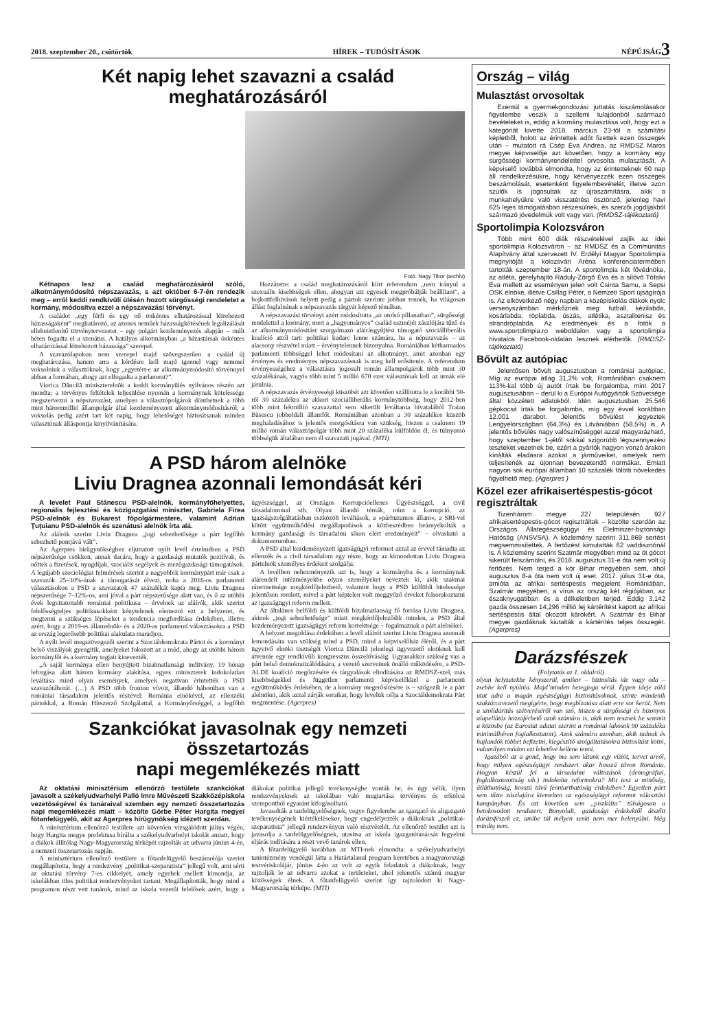2018. szeptember 20., csütörtök HÍREK – TUDÓSÍTÁSOK NÉPÚJSÁG 3
Két napig lehet szavazni a család meghatározásáról
Fotó: Nagy Tibor (archív)
Kétnapos lesz a család meghatározásáról szóló, alkotmánymódosító népszavazás, s azt október 6-7-én rendezik meg – erről keddi rendkívüli ülésén hozott sürgősségi rendeletet a kormány, módosítva ezzel a népszavazási törvényt.
A családot „egy férfi és egy nő önkéntes elhatározással létrehozott házasságaként” meghatározó, az azonos neműek házasságkötésének legalizálását ellehetetlenítő törvénytervezetet – egy polgári kezdeményezés alapján – múlt héten fogadta el a szenátus. A hatályos alkotmányban „a házastársak önkéntes elhatározással létrehozott házassága” szerepel.
A szavazólapokon nem szerepel majd szövegszerűen a család új meghatározása, hanem arra a kérdésre kell majd igennel vagy nemmel voksolniuk a választóknak, hogy „egyetért-e az alkotmánymódosító törvénnyel abban a formában, ahogy azt elfogadta a parlament?”.
Viorica Dăncilă miniszterelnök a keddi kormányülés nyilvános részén azt mondta: a törvényes feltételek teljesülése nyomán a kormánynak kötelessége megszervezni a népszavazást, amelyen a választópolgárok dönthetnek a több mint hárommillió állampolgár által kezdeményezett alkotmánymódosításról, a voksolás pedig azért tart két napig, hogy lehetőséget biztosítsanak minden választónak álláspontja kinyilvánítására.
Hozzátette: a család meghatározásáról kiírt referendum „nem irányul a szexuális kisebbségek ellen, ahogyan azt egyesek megpróbálják beállítani”, a bojkottfelhívások helyett pedig a pártok szerinte jobban tennék, ha világosan állást foglalnának a népszavazás tárgyát képező témában.
A népszavazási törvényt azért módosította „az utolsó pillanatban”, sürgősségi rendelettel a kormány, mert a „hagyományos” család eszméjét zászlójára tűző és az alkotmánymódosítást szorgalmazó aláírásgyűjtést támogató szociálliberális koalíció attól tart: politikai kudarc lenne számára, ha a népszavazás – az alacsony részvétel miatt – érvénytelennek bizonyulna. Romániában kétharmados parlamenti többséggel lehet módosítani az alkotmányt, amit azonban egy érvényes és eredményes népszavazásnak is meg kell erősítenie. A referendum érvényességéhez a választásra jogosult román állampolgárok több mint 30 százalékának, vagyis több mint 5 millió 670 ezer választónak kell az urnák elé járulnia.
A népszavazás érvényességi küszöbét azt követően szállította le a korábbi 50-ről 30 százalékra az akkori szociálliberális kormánytöbbség, hogy 2012-ben több mint hétmillió szavazattal sem sikerült leváltania hivatalából Traian Băsescu jobboldali államfőt. Romániában azonban a 30 százalékos küszöb meghaladásához is jelentős mozgósításra van szükség, hiszen a csaknem 19 millió román választópolgár több mint 20 százaléka külföldön él, és túlnyomó többségük általában nem él szavazati jogával. (MTI)
A PSD három alelnöke
Liviu Dragnea azonnali lemondását kéri
A levelet Paul Stănescu PSD-alelnök, kormányfőhelyettes, regionális fejlesztési és közigazgatási miniszter, Gabriela Firea PSD-alelnök és Bukarest főpolgármestere, valamint Adrian Ţuţuianu PSD-alelnök és szenátusi alelnök írta alá.
Az aláírók szerint Liviu Dragnea „jogi sebezhetősége a párt legfőbb sebezhető pontjává vált”.
Az Agerpres hírügynökséghez eljuttatott nyílt levél értelmében a PSD népszerűsége csökken, annak dacára, hogy a gazdasági mutatók pozitívak, és nőttek a fizetések, nyugdíjak, szociális segélyek és mezőgazdasági támogatások. A legújabb szociológiai felmérések szerint a nagyobbik kormánypárt már csak a szavazók 25–30%-ának a támogatását élvezi, noha a 2016-os parlamenti választásokon a PSD a szavazatok 47 százalékát kapta meg. Liviu Dragnea népszerűsége 7–12%-os, ami jóval a párt népszerűsége alatt van, és ő az utóbbi évek legvitatottabb romániai politikusa – érvelnek az aláírók, akik szerint felelősségteljes politikusokként kénytelenek elemezni ezt a helyzetet, és megtenni a szükséges lépéseket a tendencia megfordítása érdekében, illetve azért, hogy a 2019-es államelnök- és a 2020-as parlamenti választásokra a PSD az ország legerősebb politikai alakulata maradjon.
A nyílt levél megszövegezői szerint a Szociáldemokrata Pártot és a kormányt belső viszályok gyengítik, amelyeket fokozott az a mód, ahogy az utóbbi három kormányfőt és a kormány tagjait kinevezték.
„A saját kormánya ellen benyújtott bizalmatlansági indítvány, 19 hónap leforgása alatt három kormány alakítása, egyes miniszterek indokolatlan leváltása mind olyan események, amelyek negatívan érintették a PSD szavazótáborát. (…) A PSD több fronton vívott, állandó háborúban van a romániai társadalom jelentős részével: Románia elnökével, az ellenzéki pártokkal, a Román Hírszerző Szolgálattal, a Kormányőrséggel, a legfőbb ügyészséggel, az Országos Korrupcióellenes Ügyészséggel, a civil társadalommal stb. Olyan állandó témák, mint a korrupció, az igazságszolgáltatásban eszközölt leváltások, a »párhuzamos állam«, a SRI-vel kötött együttműködési megállapodások a közbeszédben beárnyékolták a kormány gazdasági és társadalmi síkon elért eredményeit” – olvasható a dokumentumban.
A PSD által kezdeményezett igazságügyi reformot azzal az érvvel támadta az ellenzék és a civil társadalom egy része, hogy az kimondottan Liviu Dragnea pártelnök személyes érdekeit szolgálja.
A levélben nehezményezik azt is, hogy a kormányba és a kormánynak alárendelt intézményekbe olyan személyeket neveztek ki, akik szakmai rátermettsége megkérdőjelezhető, valamint hogy a PSD külföldi hitelessége jelentősen romlott, mivel a párt képtelen volt meggyőző érveket felsorakoztatni az igazságügyi reform mellett.
Az általános belföldi és külföldi bizalmatlanság fő forrása Liviu Dragnea, akinek „jogi sebezhetősége” miatt megkérdőjeleződik minden, a PSD által kezdeményezett igazságügyi reform korrektsége – fogalmaznak a párt alelnökei.
A helyzet megoldása érdekében a levél aláírói szerint Liviu Dragnea azonnali lemondására van szükség mind a PSD, mind a képviselőház éléről, és a párt ügyvivő elnöki tisztségét Viorica Dăncilă jelenlegi ügyvezető elnöknek kell átvennie egy rendkívüli kongresszus összehívásáig. Ugyanakkor szükség van a párt belső demokratizálódására, a vezető szerveinek önálló működésére, a PSD-ALDE koalíció megőrzésére és tárgyalások elindítására az RMDSZ-szel, más kisebbségekkel és független parlamenti képviselőkkel a parlamenti együttműködés érdekében, de a kormány megerősítésére is – szögezik le a párt alelnökei, akik azzal zárják soraikat, hogy levelük célja a Szociáldemokrata Párt megmentése. (Agerpres)
Szankciókat javasolnak egy nemzeti összetartozás
napi megemlékezés miatt
Az oktatási minisztérium ellenőrző testülete szankciókat javasolt a székelyudvarhelyi Palló Imre Művészeti Szakközépiskola vezetőségével és tanáraival szemben egy nemzeti összetartozás napi megemlékezés miatt – közölte Görbe Péter Hargita megyei főtanfelügyelő, akit az Agerpres hírügynökség idézett szerdán.
A minisztérium ellenőrző testülete azt követően vizsgálódott július végén, hogy Hargita megye prefektusa bírálta a székelyudvarhelyi iskolát amiatt, hogy a diákok állítólag Nagy-Magyarország térképét rajzolták az udvarra június 4-én, a nemzeti összetartozás napján.
A minisztérium ellenőrző testülete a főtanfelügyelő beszámolója szerint megállapította, hogy a rendezvény „politikai-szeparatista” jellegű volt, ami sérti az oktatási törvény 7-es cikkelyét, amely egyebek mellett kimondja, az iskolákban tilos politikai rendezvényeket tartani. Megállapították, hogy mind a programon részt vett tanárok, mind az iskola vezetői felelősek azért, hogy a diákokat politikai jellegű tevékenységbe vonták be, és úgy vélik, ilyen rendezvényeknek az iskolában való megtartása törvényes és erkölcsi szempontból egyaránt kifogásolható.
Javasolták a tanfelügyelőségnek, vegye figyelembe az igazgató és aligazgató tevékenységének kiértékelésekor, hogy engedélyezték a diákoknak „politikai-szeparatista” jellegű rendezvényen való részvételét. Az ellenőrző testület azt is javasolja a tanfelügyelőségnek, utasítsa az iskola igazgatótanácsát fegyelmi eljárás indítására a részt vevő tanárok ellen.
A főtanfelügyelő korábban az MTI-nek elmondta: a székelyudvarhelyi tanintézmény vendégül látta a Határtalanul program keretében a magyarországi testvériskoláját, június 4-én az volt az egyik feladatuk a diákoknak, hogy rajzolják le az udvarra azokat a területeket, ahol jelenetős számú magyar közösségek élnek. A főtanfelügyelő szerint így rajzolódott ki Nagy-Magyarország térképe. (MTI)
Ország – világ
Mulasztást orvosoltak
Ezentúl a gyermekgondozási juttatás kiszámolásakor figyelembe veszik a szellemi tulajdonból származó bevételeket is, eddig a kormány mulasztása volt, hogy ezt a kategóriát kivette 2018. március 23-tól a számítási képletből, holott az érintettek adót fizettek ezen összegek után – mutatott rá Csép Éva Andrea, az RMDSZ Maros megyei képviselője azt követően, hogy a kormány egy sürgősségi kormányrendelettel orvosolta mulasztását. A képviselő továbbá elmondta, hogy az érintetteknek 60 nap áll rendelkezésükre, hogy kérvényezzék ezen összegek beszámolását, esetenként figyelembevételét, illetve azon szülők is jogosultak az újraszámításra, akik a munkahelyükre való visszatérést ösztönző, jelenleg havi 625 lejes támogatásban részesülnek, és szerzői jogdíjakból származó jövedelmük volt vagy van. (RMDSZ-tájékoztató)
Sportolimpia Kolozsváron
Több mint 600 diák részvételével zajlik az idei sportolimpia Kolozsváron – az RMDSZ és a Communitas Alapítvány által szervezett IV. Erdélyi Magyar Sportolimpia megnyitóját a kolozsvári Aréna konferenciatermében tartották szeptember 18-án. A sportolimpia két fővédnöke, az atléta, gerelyhajító Ráduly-Zörgő Éva és a sílövő Tófalvi Éva mellett az eseményen jelen volt Csinta Samu, a Sepsi OSK elnöke, illetve Csillag Péter, a Nemzeti Sport újságírója is. Az elkövetkező négy napban a középiskolás diákok nyolc versenyszámban mérkőznek meg: futball, kézilabda, kosárlabda, röplabda, úszás, atlétika, asztalitenisz és strandröplabda. Az eredmények és a fotók a www.sportolimpia.ro weboldalon vagy a sportolimpia hivatalos Facebook-oldalán lesznek elérhetők. (RMDSZ-tájékoztató)
Bővült az autópiac
Jelentősen bővült augusztusban a romániai autópiac. Míg az európai átlag 31,2% volt, Romániában csaknem 113%-kal több új autót írtak be forgalomba, mint 2017 augusztusában – derül ki a Európai Autógyártók Szövetsége által közzétett adatokból. Idén augusztusban 25.546 gépkocsit írtak be forgalomba, míg egy évvel korábban 12.001 darabot. Jelentős bővülést jegyeztek Lengyelországban (64,3%) és Litvániában (58,5%) is. A jelentős bővülés nagy valószínűséggel azzal magyarázható, hogy szeptember 1-jétől sokkal szigorúbb légszennyezési teszteket vezetnek be, ezért a gyártók nagyon vonzó árakon kínálták eladásra azokat a járműveiket, amelyek nem teljesítenék az újonnan bevezetendő normákat. Emiatt nagyon sok európai államban 10 százalék fölötti növekedés figyelhető meg. (Agerpres )
Közel ezer afrikaisertéspestis-gócot regisztráltak
Tizenhárom megye 227 településén 927 afrikaisertéspestis-gócot regisztráltak – közölte szerdán az Országos Állategészségügyi és Élelmiszer-biztonsági Hatóság (ANSVSA). A közlemény szerint 311.869 sertést megsemmisítettek. A fertőzést kimutatták 62 vaddisznónál is. A közlemény szerint Szatmár megyében mind az öt gócot sikerült felszámolni, és 2018. augusztus 31-e óta nem volt új fertőzés. Nem terjed a kór Bihar megyében sem, ahol augusztus 8-a óta nem volt új eset. 2017. július 31-e óta, amióta az afrikai sertéspestis megjelent Romániában, Szatmár megyében, a vírus az ország két régiójában, az északnyugatiban és a délkeletiben terjed. Eddig 3.142 gazda összesen 14,296 millió lej kártérítést kapott az afrikai sertéspestis által okozott károkért. A Szatmár és Bihar megyei gazdáknak kiutalták a kártérítés teljes összegét. (Agerpres)
Darázsfészek
(Folytatás az 1. oldalról)
olyan helyzetekbe kényszerül, amikor – biztosítás ide vagy oda – zsebbe kell nyúlnia. Majd’minden betegjoga sérül. Éppen ideje zöld utat adni a magán egészségügyi biztosításoknak, szinte mindenik szaktárcavezető megígérte, hogy megbízatása alatt erre sor kerül. Nem a szolidaritás szétveréséről van szó, hiszen a sürgősségi és bizonyos alapellátás hozzáférhető azok számára is, akik nem tesznek be semmit a közösbe (az Eurostat adatai szerint a romániai lakosok 90 százaléka minimálbéren foglalkoztatott). Azok számára azonban, akik tudnak és hajlandók többet befizetni, kiegészítő szolgáltatásokra biztosítást kötni, valamilyen módon ezt lehetővé kellene tenni.
Igazából az a gond, hogy ma sem látunk egy víziót, tervet arról, hogy milyen egészségügyi rendszert akar hosszú távon Románia. Hogyan készül fel a társadalmi változások (demográfiai, foglalkoztatottság stb.) indokolta reformokra? Mit tesz a minőség, átláthatóság, hosszú távú fenntarthatóság érdekében? Egyetlen párt sem tűzte zászlajára kiemelten az egészségügyi reformot választási kampányban. És azt követően sem „piszkálta” túlságosan a betokosodott rendszert. Bonyolult, gazdasági érdekektől átszőtt darázsfészek ez, amibe túl mélyen senki nem mer belenyúlni. Még mindig nem.